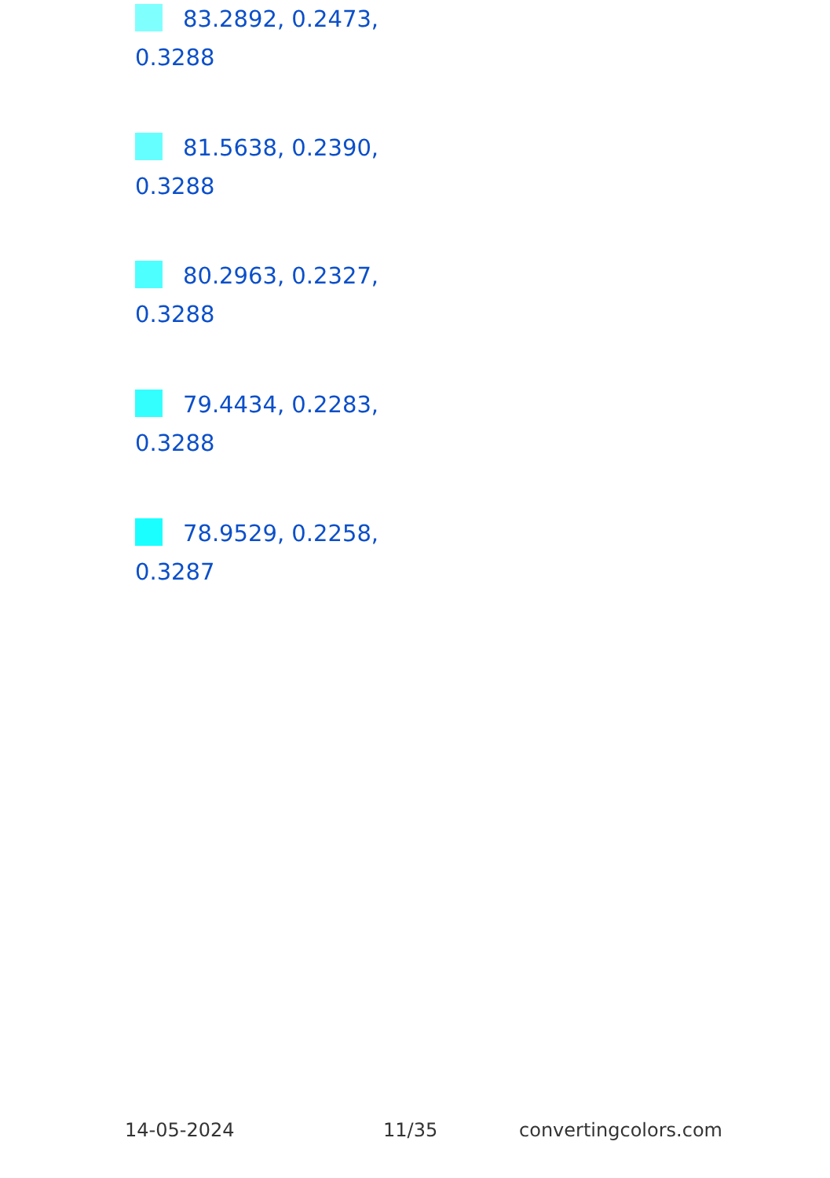83.2892, 0.2473, 0.3288
81.5638, 0.2390, 0.3288
80.2963, 0.2327, 0.3288
79.4434, 0.2283, 0.3288
78.9529, 0.2258, 0.3287
14-05-2024 11/35 convertingcolors.com